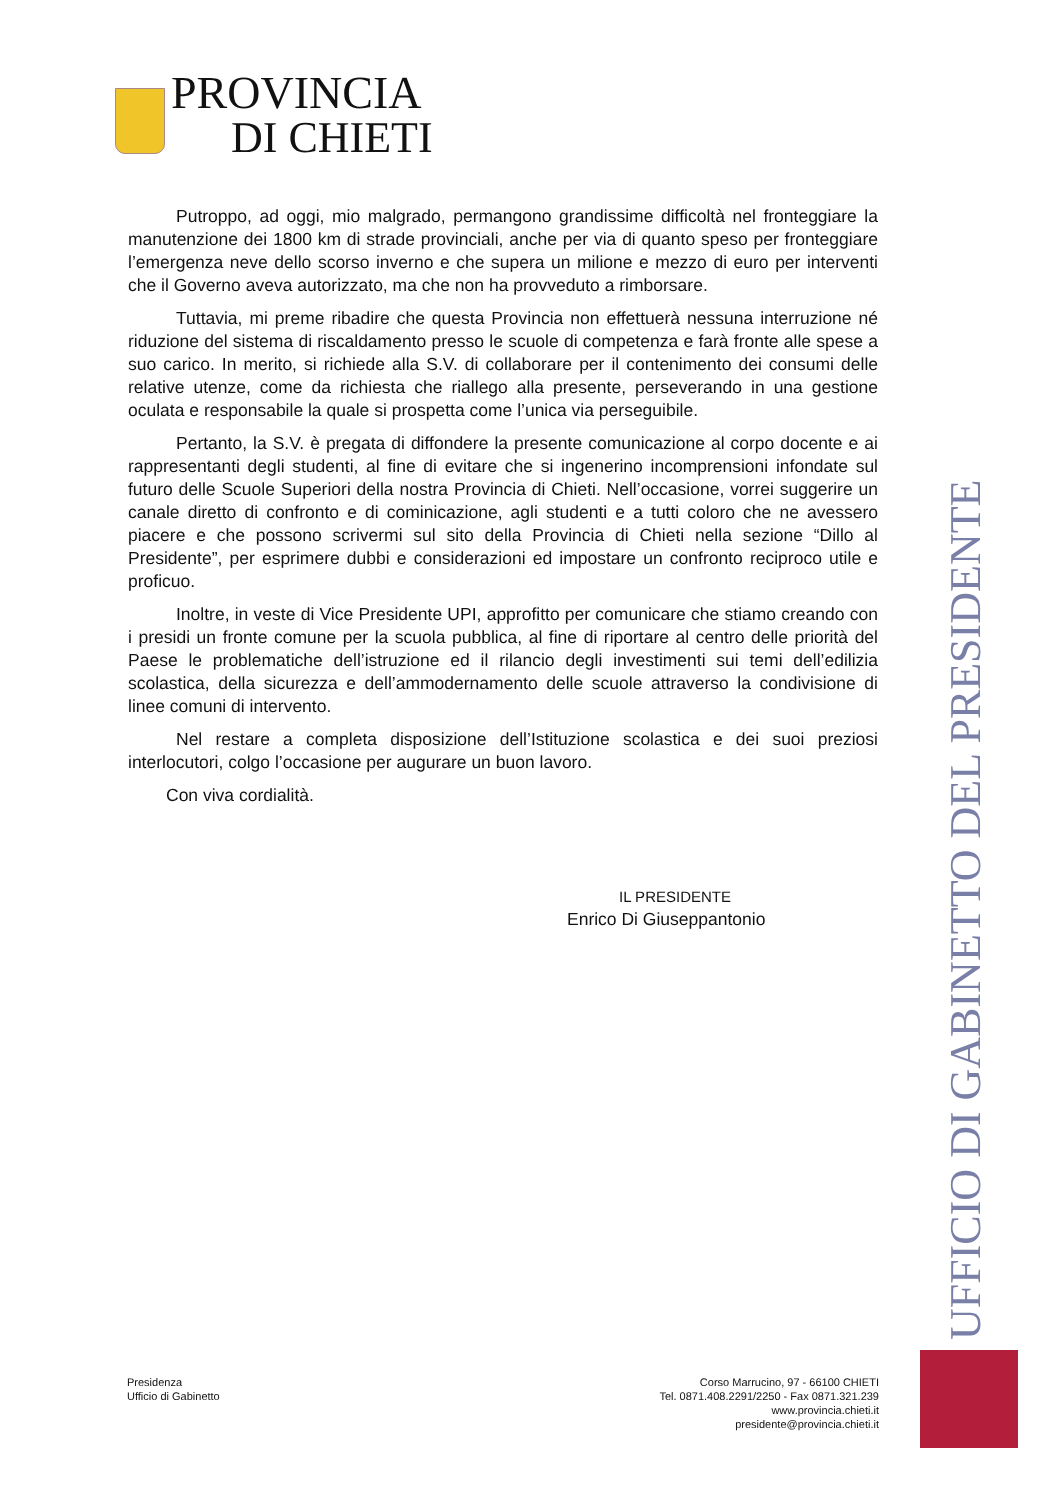PROVINCIA
DI CHIETI
Putroppo, ad oggi, mio malgrado, permangono grandissime difficoltà nel fronteggiare la manutenzione dei 1800 km di strade provinciali, anche per via di quanto speso per fronteggiare l’emergenza neve dello scorso inverno e che supera un milione e mezzo di euro per interventi che il Governo aveva autorizzato, ma che non ha provveduto a rimborsare.
Tuttavia, mi preme ribadire che questa Provincia non effettuerà nessuna interruzione né riduzione del sistema di riscaldamento presso le scuole di competenza e farà fronte alle spese a suo carico. In merito, si richiede alla S.V. di collaborare per il contenimento dei consumi delle relative utenze, come da richiesta che riallego alla presente, perseverando in una gestione oculata e responsabile la quale si prospetta come l’unica via perseguibile.
Pertanto, la S.V. è pregata di diffondere la presente comunicazione al corpo docente e ai rappresentanti degli studenti, al fine di evitare che si ingenerino incomprensioni infondate sul futuro delle Scuole Superiori della nostra Provincia di Chieti. Nell’occasione, vorrei suggerire un canale diretto di confronto e di cominicazione, agli studenti e a tutti coloro che ne avessero piacere e che possono scrivermi sul sito della Provincia di Chieti nella sezione “Dillo al Presidente”, per esprimere dubbi e considerazioni ed impostare un confronto reciproco utile e proficuo.
Inoltre, in veste di Vice Presidente UPI, approfitto per comunicare che stiamo creando con i presidi un fronte comune per la scuola pubblica, al fine di riportare al centro delle priorità del Paese le problematiche dell’istruzione ed il rilancio degli investimenti sui temi dell’edilizia scolastica, della sicurezza e dell’ammodernamento delle scuole attraverso la condivisione di linee comuni di intervento.
Nel restare a completa disposizione dell’Istituzione scolastica e dei suoi preziosi interlocutori, colgo l’occasione per augurare un buon lavoro.
Con viva cordialità.
IL PRESIDENTE
Enrico Di Giuseppantonio
UFFICIO DI GABINETTO DEL PRESIDENTE
Presidenza
Ufficio di Gabinetto
Corso Marrucino, 97 - 66100 CHIETI
Tel. 0871.408.2291/2250 - Fax 0871.321.239
www.provincia.chieti.it
presidente@provincia.chieti.it